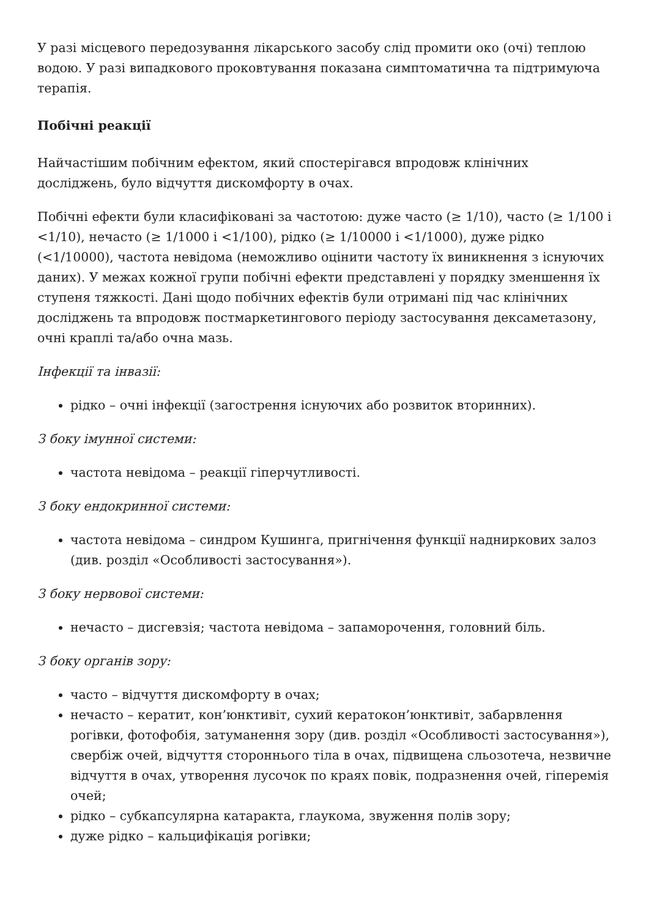У разі місцевого передозування лікарського засобу слід промити око (очі) теплою водою. У разі випадкового проковтування показана симптоматична та підтримуюча терапія.
Побічні реакції
Найчастішим побічним ефектом, який спостерігався впродовж клінічних досліджень, було відчуття дискомфорту в очах.
Побічні ефекти були класифіковані за частотою: дуже часто (≥ 1/10), часто (≥ 1/100 і <1/10), нечасто (≥ 1/1000 і <1/100), рідко (≥ 1/10000 і <1/1000), дуже рідко (<1/10000), частота невідома (неможливо оцінити частоту їх виникнення з існуючих даних). У межах кожної групи побічні ефекти представлені у порядку зменшення їх ступеня тяжкості. Дані щодо побічних ефектів були отримані під час клінічних досліджень та впродовж постмаркетингового періоду застосування дексаметазону, очні краплі та/або очна мазь.
Інфекції та інвазії:
рідко – очні інфекції (загострення існуючих або розвиток вторинних).
З боку імунної системи:
частота невідома – реакції гіперчутливості.
З боку ендокринної системи:
частота невідома – синдром Кушинга, пригнічення функції надниркових залоз (див. розділ «Особливості застосування»).
З боку нервової системи:
нечасто – дисгевзія; частота невідома – запаморочення, головний біль.
З боку органів зору:
часто – відчуття дискомфорту в очах;
нечасто – кератит, кон’юнктивіт, сухий кератокон’юнктивіт, забарвлення рогівки, фотофобія, затуманення зору (див. розділ «Особливості застосування»), свербіж очей, відчуття стороннього тіла в очах, підвищена сльозотеча, незвичне відчуття в очах, утворення лусочок по краях повік, подразнення очей, гіперемія очей;
рідко – субкапсулярна катаракта, глаукома, звуження полів зору;
дуже рідко – кальцифікація рогівки;